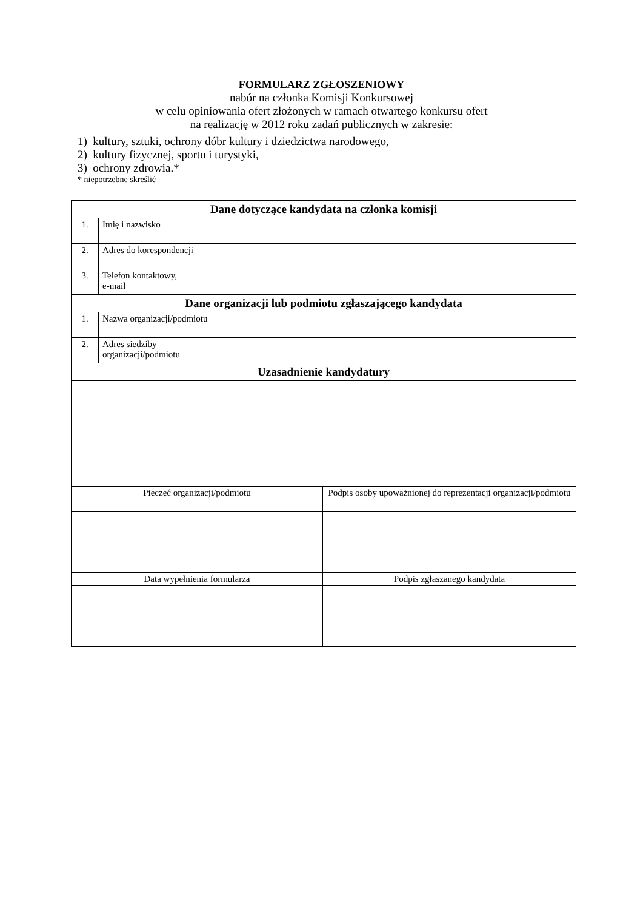FORMULARZ ZGŁOSZENIOWY
nabór na członka Komisji Konkursowej
w celu opiniowania ofert złożonych w ramach otwartego konkursu ofert
na realizację w 2012 roku zadań publicznych w zakresie:
1) kultury, sztuki, ochrony dóbr kultury i dziedzictwa narodowego,
2) kultury fizycznej, sportu i turystyki,
3) ochrony zdrowia.*
* niepotrzebne skreślić
| Dane dotyczące kandydata na członka komisji | | | |
| --- | --- | --- | --- |
| 1. | Imię i nazwisko | | |
| 2. | Adres do korespondencji | | |
| 3. | Telefon kontaktowy, e-mail | | |
| Dane organizacji lub podmiotu zgłaszającego kandydata | | | |
| 1. | Nazwa organizacji/podmiotu | | |
| 2. | Adres siedziby organizacji/podmiotu | | |
| Uzasadnienie kandydatury | | | |
| Pieczęć organizacji/podmiotu | | | Podpis osoby upoważnionej do reprezentacji organizacji/podmiotu |
| Data wypełnienia formularza | | | Podpis zgłaszanego kandydata |